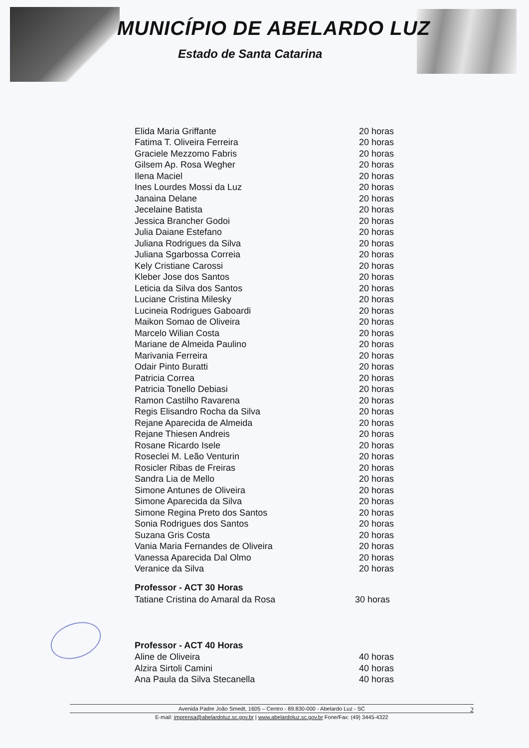MUNICÍPIO DE ABELARDO LUZ
Estado de Santa Catarina
| Elida Maria Griffante | 20 horas |
| Fatima T. Oliveira Ferreira | 20 horas |
| Graciele Mezzomo Fabris | 20 horas |
| Gilsem Ap. Rosa Wegher | 20 horas |
| Ilena Maciel | 20 horas |
| Ines Lourdes Mossi da Luz | 20 horas |
| Janaina Delane | 20 horas |
| Jecelaine Batista | 20 horas |
| Jessica Brancher Godoi | 20 horas |
| Julia Daiane Estefano | 20 horas |
| Juliana Rodrigues da Silva | 20 horas |
| Juliana Sgarbossa Correia | 20 horas |
| Kely Cristiane Carossi | 20 horas |
| Kleber Jose dos Santos | 20 horas |
| Leticia da Silva dos Santos | 20 horas |
| Luciane Cristina Milesky | 20 horas |
| Lucineia Rodrigues Gaboardi | 20 horas |
| Maikon Somao de Oliveira | 20 horas |
| Marcelo Wilian Costa | 20 horas |
| Mariane de Almeida Paulino | 20 horas |
| Marivania Ferreira | 20 horas |
| Odair Pinto Buratti | 20 horas |
| Patricia Correa | 20 horas |
| Patricia Tonello Debiasi | 20 horas |
| Ramon Castilho Ravarena | 20 horas |
| Regis Elisandro Rocha da Silva | 20 horas |
| Rejane Aparecida de Almeida | 20 horas |
| Rejane Thiesen Andreis | 20 horas |
| Rosane Ricardo Isele | 20 horas |
| Roseclei M. Leão Venturin | 20 horas |
| Rosicler Ribas de Freiras | 20 horas |
| Sandra Lia de Mello | 20 horas |
| Simone Antunes de Oliveira | 20 horas |
| Simone Aparecida da Silva | 20 horas |
| Simone Regina Preto dos Santos | 20 horas |
| Sonia Rodrigues dos Santos | 20 horas |
| Suzana Gris Costa | 20 horas |
| Vania Maria Fernandes de Oliveira | 20 horas |
| Vanessa Aparecida Dal Olmo | 20 horas |
| Veranice da Silva | 20 horas |
Professor - ACT 30 Horas
| Tatiane Cristina do Amaral da Rosa | 30 horas |
Professor - ACT 40 Horas
| Aline de Oliveira | 40 horas |
| Alzira Sirtoli Camini | 40 horas |
| Ana Paula da Silva Stecanella | 40 horas |
Avenida Padre João Smedt, 1605 – Centro - 89.830-000 - Abelardo Luz - SC
E-mail: imprensa@abelardoluz.sc.gov.br | www.abelardoluz.sc.gov.br Fone/Fax: (49) 3445-4322
2